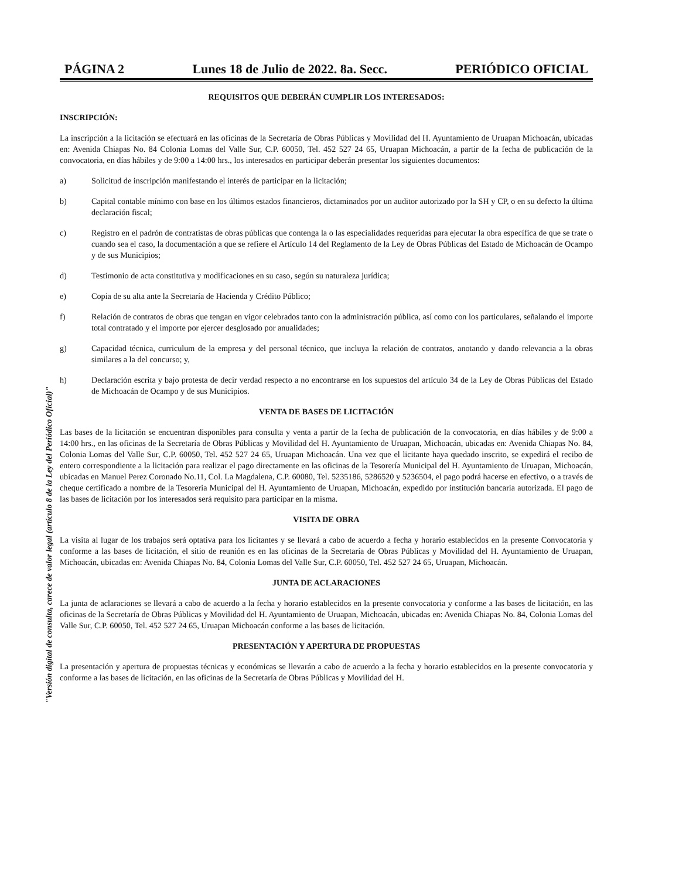PÁGINA 2 Lunes 18 de Julio de 2022. 8a. Secc. PERIÓDICO OFICIAL
REQUISITOS QUE DEBERÁN CUMPLIR LOS INTERESADOS:
INSCRIPCIÓN:
La inscripción a la licitación se efectuará en las oficinas de la Secretaría de Obras Públicas y Movilidad del H. Ayuntamiento de Uruapan Michoacán, ubicadas en: Avenida Chiapas No. 84 Colonia Lomas del Valle Sur, C.P. 60050, Tel. 452 527 24 65, Uruapan Michoacán, a partir de la fecha de publicación de la convocatoria, en días hábiles y de 9:00 a 14:00 hrs., los interesados en participar deberán presentar los siguientes documentos:
a) Solicitud de inscripción manifestando el interés de participar en la licitación;
b) Capital contable mínimo con base en los últimos estados financieros, dictaminados por un auditor autorizado por la SH y CP, o en su defecto la última declaración fiscal;
c) Registro en el padrón de contratistas de obras públicas que contenga la o las especialidades requeridas para ejecutar la obra específica de que se trate o cuando sea el caso, la documentación a que se refiere el Artículo 14 del Reglamento de la Ley de Obras Públicas del Estado de Michoacán de Ocampo y de sus Municipios;
d) Testimonio de acta constitutiva y modificaciones en su caso, según su naturaleza jurídica;
e) Copia de su alta ante la Secretaría de Hacienda y Crédito Público;
f) Relación de contratos de obras que tengan en vigor celebrados tanto con la administración pública, así como con los particulares, señalando el importe total contratado y el importe por ejercer desglosado por anualidades;
g) Capacidad técnica, curriculum de la empresa y del personal técnico, que incluya la relación de contratos, anotando y dando relevancia a la obras similares a la del concurso; y,
h) Declaración escrita y bajo protesta de decir verdad respecto a no encontrarse en los supuestos del artículo 34 de la Ley de Obras Públicas del Estado de Michoacán de Ocampo y de sus Municipios.
VENTA DE BASES DE LICITACIÓN
Las bases de la licitación se encuentran disponibles para consulta y venta a partir de la fecha de publicación de la convocatoria, en días hábiles y de 9:00 a 14:00 hrs., en las oficinas de la Secretaría de Obras Públicas y Movilidad del H. Ayuntamiento de Uruapan, Michoacán, ubicadas en: Avenida Chiapas No. 84, Colonia Lomas del Valle Sur, C.P. 60050, Tel. 452 527 24 65, Uruapan Michoacán. Una vez que el licitante haya quedado inscrito, se expedirá el recibo de entero correspondiente a la licitación para realizar el pago directamente en las oficinas de la Tesorería Municipal del H. Ayuntamiento de Uruapan, Michoacán, ubicadas en Manuel Perez Coronado No.11, Col. La Magdalena, C.P. 60080, Tel. 5235186, 5286520 y 5236504, el pago podrá hacerse en efectivo, o a través de cheque certificado a nombre de la Tesoreria Municipal del H. Ayuntamiento de Uruapan, Michoacán, expedido por institución bancaria autorizada. El pago de las bases de licitación por los interesados será requisito para participar en la misma.
VISITA DE OBRA
La visita al lugar de los trabajos será optativa para los licitantes y se llevará a cabo de acuerdo a fecha y horario establecidos en la presente Convocatoria y conforme a las bases de licitación, el sitio de reunión es en las oficinas de la Secretaría de Obras Públicas y Movilidad del H. Ayuntamiento de Uruapan, Michoacán, ubicadas en: Avenida Chiapas No. 84, Colonia Lomas del Valle Sur, C.P. 60050, Tel. 452 527 24 65, Uruapan, Michoacán.
JUNTA DE ACLARACIONES
La junta de aclaraciones se llevará a cabo de acuerdo a la fecha y horario establecidos en la presente convocatoria y conforme a las bases de licitación, en las oficinas de la Secretaría de Obras Públicas y Movilidad del H. Ayuntamiento de Uruapan, Michoacán, ubicadas en: Avenida Chiapas No. 84, Colonia Lomas del Valle Sur, C.P. 60050, Tel. 452 527 24 65, Uruapan Michoacán conforme a las bases de licitación.
PRESENTACIÓN Y APERTURA DE PROPUESTAS
La presentación y apertura de propuestas técnicas y económicas se llevarán a cabo de acuerdo a la fecha y horario establecidos en la presente convocatoria y conforme a las bases de licitación, en las oficinas de la Secretaría de Obras Públicas y Movilidad del H.
"Versión digital de consulta, carece de valor legal (artículo 8 de la Ley del Periódico Oficial)"